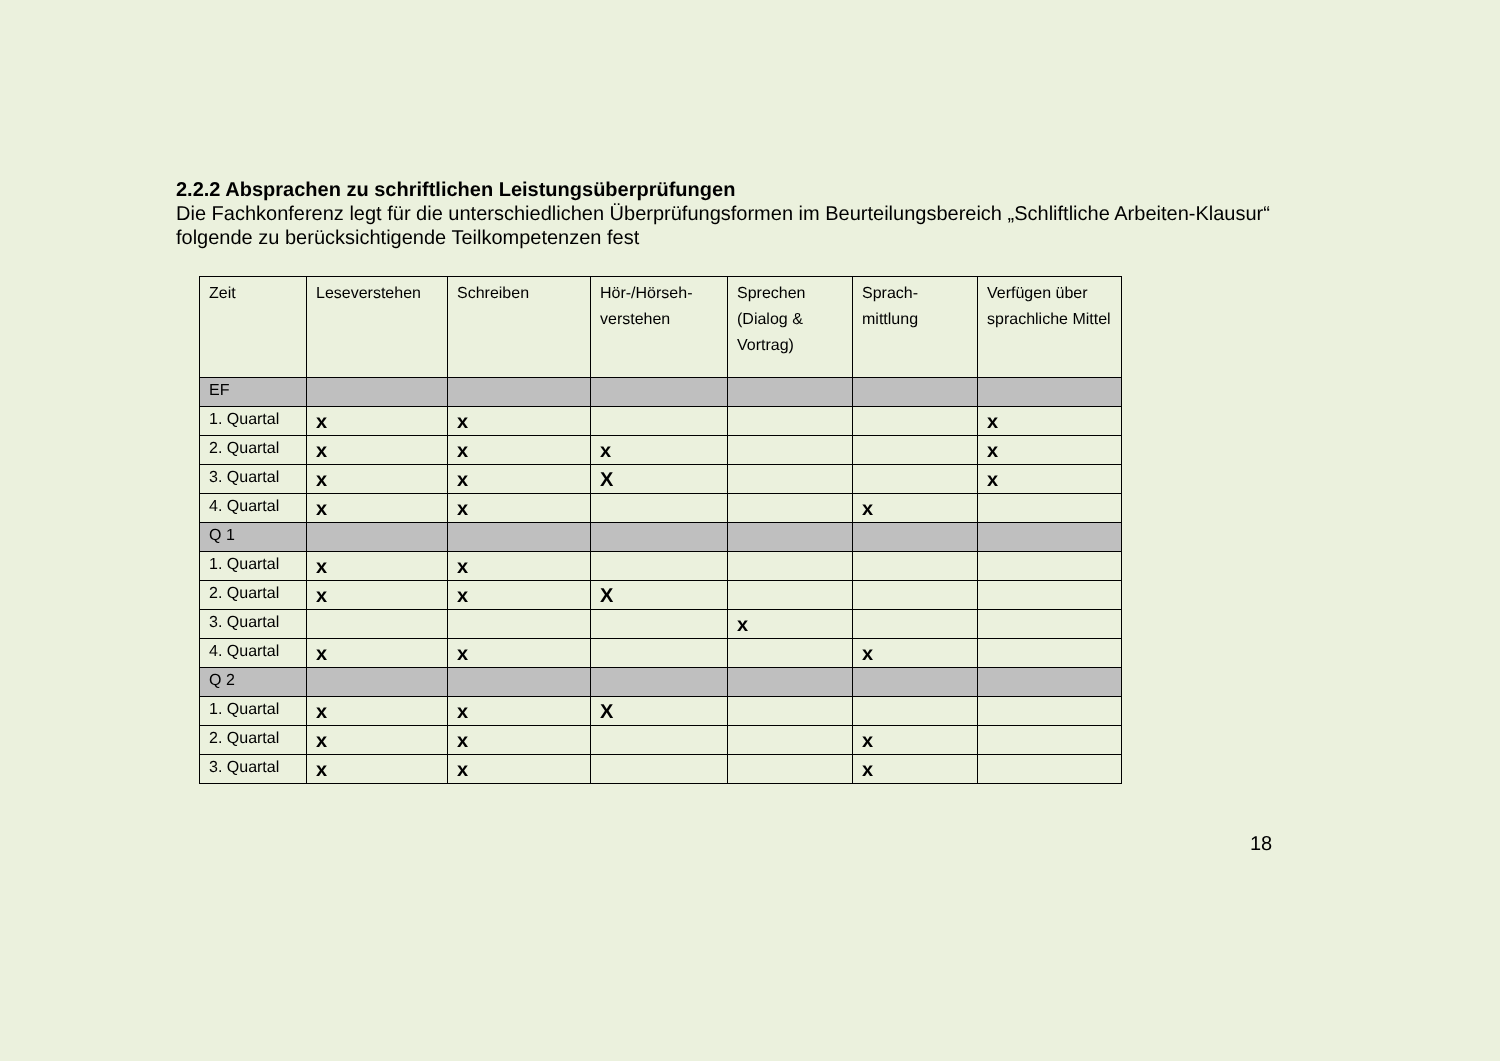2.2.2 Absprachen zu schriftlichen Leistungsüberprüfungen
Die Fachkonferenz legt für die unterschiedlichen Überprüfungsformen im Beurteilungsbereich „Schliftliche Arbeiten-Klausur“ folgende zu berücksichtigende Teilkompetenzen fest
| Zeit | Leseverstehen | Schreiben | Hör-/Hörseh-verstehen | Sprechen (Dialog & Vortrag) | Sprach-mittlung | Verfügen über sprachliche Mittel |
| --- | --- | --- | --- | --- | --- | --- |
| EF | | | | | | |
| 1. Quartal | x | x | | | | x |
| 2. Quartal | x | x | x | | | x |
| 3. Quartal | x | x | X | | | x |
| 4. Quartal | x | x | | | x | |
| Q 1 | | | | | | |
| 1. Quartal | x | x | | | | |
| 2. Quartal | x | x | X | | | |
| 3. Quartal | | | | x | | |
| 4. Quartal | x | x | | | x | |
| Q 2 | | | | | | |
| 1. Quartal | x | x | X | | | |
| 2. Quartal | x | x | | | x | |
| 3. Quartal | x | x | | | x | |
18